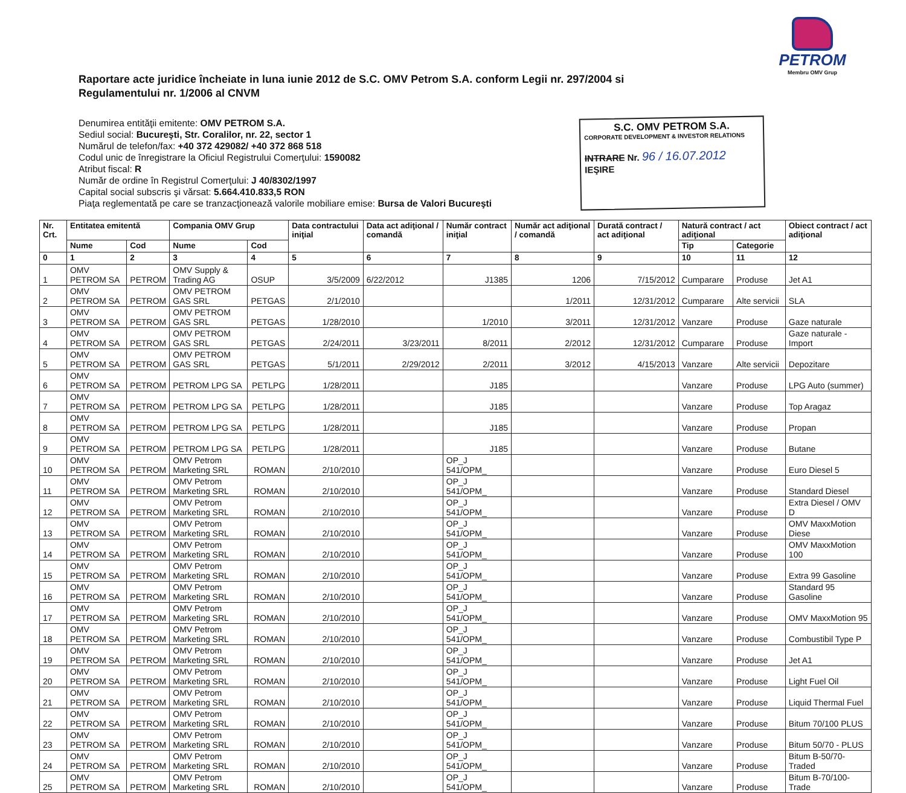PETROM
Membru OMV Grup
Raportare acte juridice încheiate in luna iunie 2012 de S.C. OMV Petrom S.A. conform Legii nr. 297/2004 si Regulamentului nr. 1/2006 al CNVM
Denumirea entităţii emitente: OMV PETROM S.A.
Sediul social: Bucureşti, Str. Coralilor, nr. 22, sector 1
Numărul de telefon/fax: +40 372 429082/ +40 372 868 518
Codul unic de înregistrare la Oficiul Registrului Comerţului: 1590082
Atribut fiscal: R
Număr de ordine în Registrul Comerţului: J 40/8302/1997
Capital social subscris şi vărsat: 5.664.410.833,5 RON
Piaţa reglementată pe care se tranzacţionează valorile mobiliare emise: Bursa de Valori Bucureşti
S.C. OMV PETROM S.A.
CORPORATE DEVELOPMENT & INVESTOR RELATIONS
INTRARE Nr. 96 / 16.07.2012
IEŞIRE
| Nr. Crt. | Entitatea emitentă | | Compania OMV Grup | | Data contractului iniţial | Data act adiţional / comandă | Număr contract iniţial | Număr act adiţional / comandă | Durată contract / act adiţional | Natură contract / act adiţional | | Obiect contract / act adiţional |
| --- | --- | --- | --- | --- | --- | --- | --- | --- | --- | --- | --- | --- |
| | Nume | Cod | Nume | Cod | | | | | | Tip | Categorie | |
| 0 | 1 | 2 | 3 | 4 | 5 | 6 | 7 | 8 | 9 | 10 | 11 | 12 |
| 1 | OMV PETROM SA | PETROM | OMV Supply & Trading AG | OSUP | 3/5/2009 | 6/22/2012 | J1385 | 1206 | 7/15/2012 | Cumparare | Produse | Jet A1 |
| 2 | OMV PETROM SA | PETROM | OMV PETROM GAS SRL | PETGAS | 2/1/2010 | | | 1/2011 | 12/31/2012 | Cumparare | Alte servicii | SLA |
| 3 | OMV PETROM SA | PETROM | OMV PETROM GAS SRL | PETGAS | 1/28/2010 | | 1/2010 | 3/2011 | 12/31/2012 | Vanzare | Produse | Gaze naturale |
| 4 | OMV PETROM SA | PETROM | OMV PETROM GAS SRL | PETGAS | 2/24/2011 | 3/23/2011 | 8/2011 | 2/2012 | 12/31/2012 | Cumparare | Produse | Gaze naturale - Import |
| 5 | OMV PETROM SA | PETROM | OMV PETROM GAS SRL | PETGAS | 5/1/2011 | 2/29/2012 | 2/2011 | 3/2012 | 4/15/2013 | Vanzare | Alte servicii | Depozitare |
| 6 | OMV PETROM SA | PETROM | PETROM LPG SA | PETLPG | 1/28/2011 | | J185 | | | Vanzare | Produse | LPG Auto (summer) |
| 7 | OMV PETROM SA | PETROM | PETROM LPG SA | PETLPG | 1/28/2011 | | J185 | | | Vanzare | Produse | Top Aragaz |
| 8 | OMV PETROM SA | PETROM | PETROM LPG SA | PETLPG | 1/28/2011 | | J185 | | | Vanzare | Produse | Propan |
| 9 | OMV PETROM SA | PETROM | PETROM LPG SA | PETLPG | 1/28/2011 | | J185 | | | Vanzare | Produse | Butane |
| 10 | OMV PETROM SA | PETROM | OMV Petrom Marketing SRL | ROMAN | 2/10/2010 | | OP_J 541/OPM_ | | | Vanzare | Produse | Euro Diesel 5 |
| 11 | OMV PETROM SA | PETROM | OMV Petrom Marketing SRL | ROMAN | 2/10/2010 | | OP_J 541/OPM_ | | | Vanzare | Produse | Standard Diesel |
| 12 | OMV PETROM SA | PETROM | OMV Petrom Marketing SRL | ROMAN | 2/10/2010 | | OP_J 541/OPM_ | | | Vanzare | Produse | Extra Diesel / OMV D |
| 13 | OMV PETROM SA | PETROM | OMV Petrom Marketing SRL | ROMAN | 2/10/2010 | | OP_J 541/OPM_ | | | Vanzare | Produse | OMV MaxxMotion Diese |
| 14 | OMV PETROM SA | PETROM | OMV Petrom Marketing SRL | ROMAN | 2/10/2010 | | OP_J 541/OPM_ | | | Vanzare | Produse | OMV MaxxMotion 100 |
| 15 | OMV PETROM SA | PETROM | OMV Petrom Marketing SRL | ROMAN | 2/10/2010 | | OP_J 541/OPM_ | | | Vanzare | Produse | Extra 99 Gasoline |
| 16 | OMV PETROM SA | PETROM | OMV Petrom Marketing SRL | ROMAN | 2/10/2010 | | OP_J 541/OPM_ | | | Vanzare | Produse | Standard 95 Gasoline |
| 17 | OMV PETROM SA | PETROM | OMV Petrom Marketing SRL | ROMAN | 2/10/2010 | | OP_J 541/OPM_ | | | Vanzare | Produse | OMV MaxxMotion 95 |
| 18 | OMV PETROM SA | PETROM | OMV Petrom Marketing SRL | ROMAN | 2/10/2010 | | OP_J 541/OPM_ | | | Vanzare | Produse | Combustibil Type P |
| 19 | OMV PETROM SA | PETROM | OMV Petrom Marketing SRL | ROMAN | 2/10/2010 | | OP_J 541/OPM_ | | | Vanzare | Produse | Jet A1 |
| 20 | OMV PETROM SA | PETROM | OMV Petrom Marketing SRL | ROMAN | 2/10/2010 | | OP_J 541/OPM_ | | | Vanzare | Produse | Light Fuel Oil |
| 21 | OMV PETROM SA | PETROM | OMV Petrom Marketing SRL | ROMAN | 2/10/2010 | | OP_J 541/OPM_ | | | Vanzare | Produse | Liquid Thermal Fuel |
| 22 | OMV PETROM SA | PETROM | OMV Petrom Marketing SRL | ROMAN | 2/10/2010 | | OP_J 541/OPM_ | | | Vanzare | Produse | Bitum 70/100 PLUS |
| 23 | OMV PETROM SA | PETROM | OMV Petrom Marketing SRL | ROMAN | 2/10/2010 | | OP_J 541/OPM_ | | | Vanzare | Produse | Bitum 50/70 - PLUS |
| 24 | OMV PETROM SA | PETROM | OMV Petrom Marketing SRL | ROMAN | 2/10/2010 | | OP_J 541/OPM_ | | | Vanzare | Produse | Bitum B-50/70-Traded |
| 25 | OMV PETROM SA | PETROM | OMV Petrom Marketing SRL | ROMAN | 2/10/2010 | | OP_J 541/OPM_ | | | Vanzare | Produse | Bitum B-70/100-Trade |